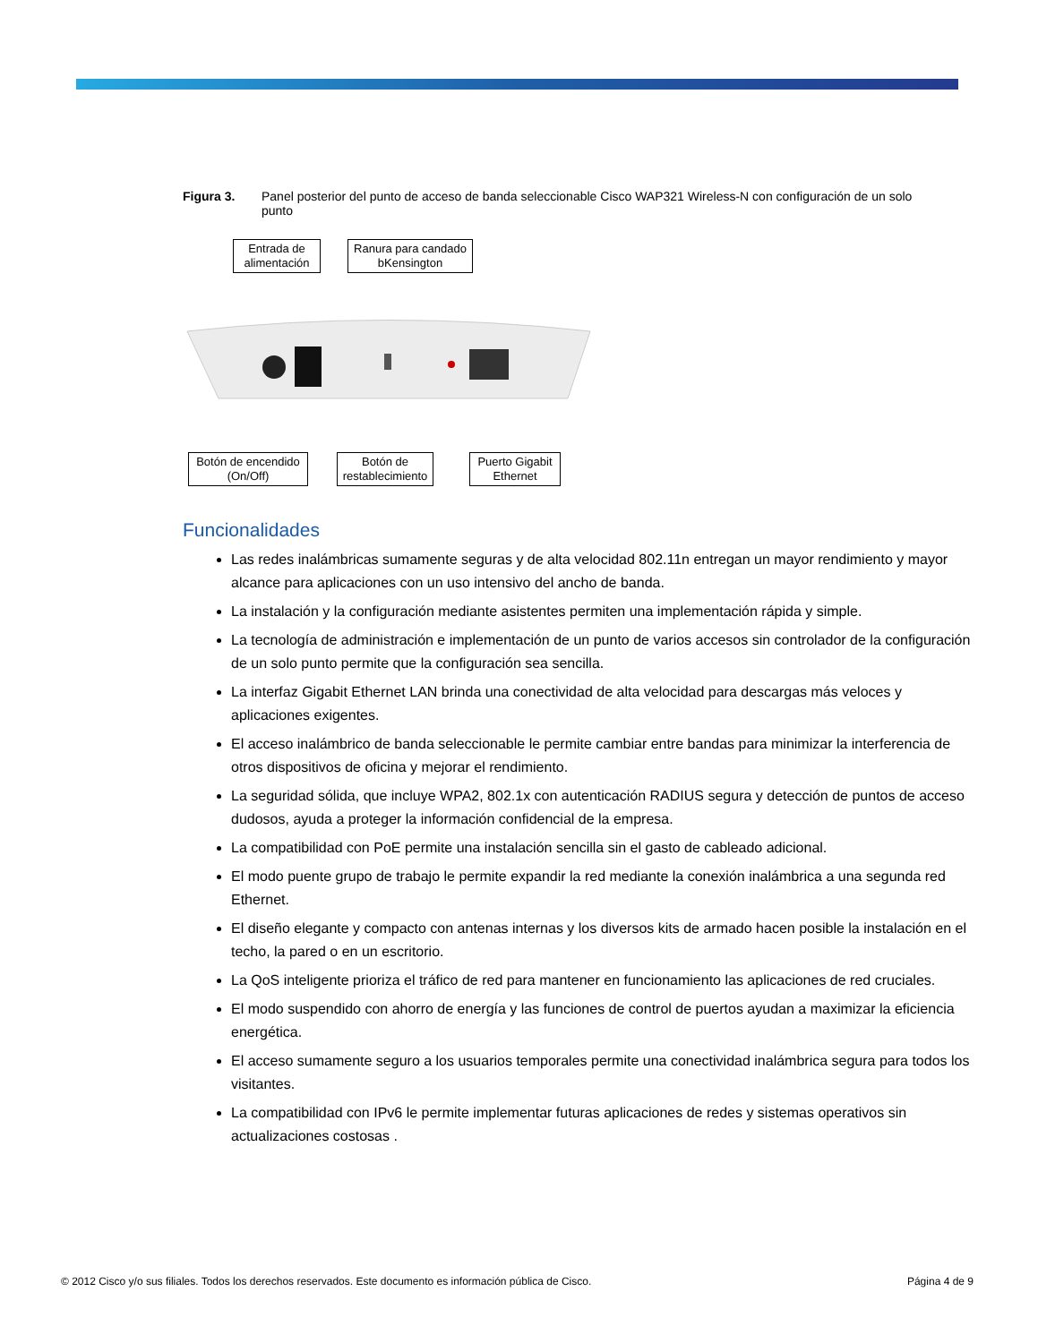Figura 3. Panel posterior del punto de acceso de banda seleccionable Cisco WAP321 Wireless-N con configuración de un solo punto
Entrada de alimentación
Ranura para candado bKensington
Botón de encendido (On/Off)
Botón de restablecimiento
Puerto Gigabit Ethernet
Funcionalidades
Las redes inalámbricas sumamente seguras y de alta velocidad 802.11n entregan un mayor rendimiento y mayor alcance para aplicaciones con un uso intensivo del ancho de banda.
La instalación y la configuración mediante asistentes permiten una implementación rápida y simple.
La tecnología de administración e implementación de un punto de varios accesos sin controlador de la configuración de un solo punto permite que la configuración sea sencilla.
La interfaz Gigabit Ethernet LAN brinda una conectividad de alta velocidad para descargas más veloces y aplicaciones exigentes.
El acceso inalámbrico de banda seleccionable le permite cambiar entre bandas para minimizar la interferencia de otros dispositivos de oficina y mejorar el rendimiento.
La seguridad sólida, que incluye WPA2, 802.1x con autenticación RADIUS segura y detección de puntos de acceso dudosos, ayuda a proteger la información confidencial de la empresa.
La compatibilidad con PoE permite una instalación sencilla sin el gasto de cableado adicional.
El modo puente grupo de trabajo le permite expandir la red mediante la conexión inalámbrica a una segunda red Ethernet.
El diseño elegante y compacto con antenas internas y los diversos kits de armado hacen posible la instalación en el techo, la pared o en un escritorio.
La QoS inteligente prioriza el tráfico de red para mantener en funcionamiento las aplicaciones de red cruciales.
El modo suspendido con ahorro de energía y las funciones de control de puertos ayudan a maximizar la eficiencia energética.
El acceso sumamente seguro a los usuarios temporales permite una conectividad inalámbrica segura para todos los visitantes.
La compatibilidad con IPv6 le permite implementar futuras aplicaciones de redes y sistemas operativos sin actualizaciones costosas .
© 2012 Cisco y/o sus filiales. Todos los derechos reservados. Este documento es información pública de Cisco. Página 4 de 9